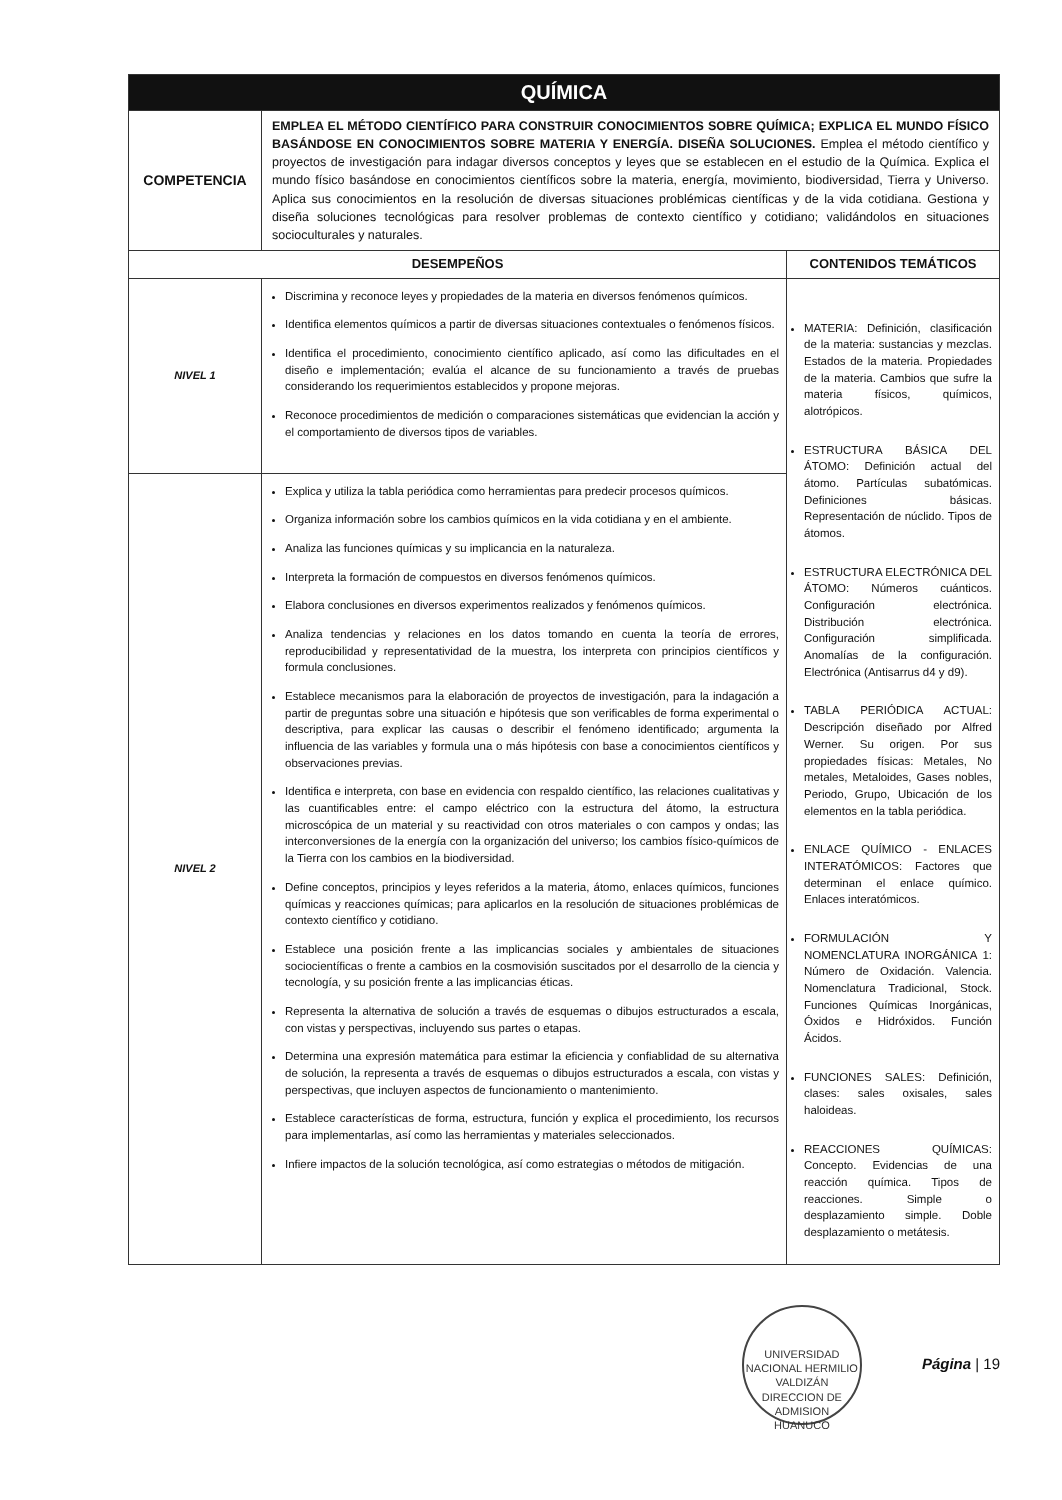| QUÍMICA | | |
| COMPETENCIA | EMPLEA EL MÉTODO CIENTÍFICO PARA CONSTRUIR CONOCIMIENTOS SOBRE QUÍMICA; EXPLICA EL MUNDO FÍSICO BASÁNDOSE EN CONOCIMIENTOS SOBRE MATERIA Y ENERGÍA. DISEÑA SOLUCIONES. Emplea el método científico y proyectos de investigación para indagar diversos conceptos y leyes que se establecen en el estudio de la Química. Explica el mundo físico basándose en conocimientos científicos sobre la materia, energía, movimiento, biodiversidad, Tierra y Universo. Aplica sus conocimientos en la resolución de diversas situaciones problémicas científicas y de la vida cotidiana. Gestiona y diseña soluciones tecnológicas para resolver problemas de contexto científico y cotidiano; validándolos en situaciones socioculturales y naturales. | |
| DESEMPEÑOS | | CONTENIDOS TEMÁTICOS |
| NIVEL 1 | Discrimina y reconoce leyes y propiedades de la materia en diversos fenómenos químicos. Identifica elementos químicos a partir de diversas situaciones contextuales o fenómenos físicos. Identifica el procedimiento, conocimiento científico aplicado, así como las dificultades en el diseño e implementación; evalúa el alcance de su funcionamiento a través de pruebas considerando los requerimientos establecidos y propone mejoras. Reconoce procedimientos de medición o comparaciones sistemáticas que evidencian la acción y el comportamiento de diversos tipos de variables. | MATERIA: Definición, clasificación de la materia: sustancias y mezclas. Estados de la materia. Propiedades de la materia. Cambios que sufre la materia físicos, químicos, alotrópicos. ESTRUCTURA BÁSICA DEL ÁTOMO: Definición actual del átomo. Partículas subatómicas. Definiciones básicas. Representación de núclido. Tipos de átomos. ESTRUCTURA ELECTRÓNICA DEL ÁTOMO: Números cuánticos. Configuración electrónica. Distribución electrónica. Configuración simplificada. Anomalías de la configuración. Electrónica (Antisarrus d4 y d9). TABLA PERIÓDICA ACTUAL: Descripción diseñado por Alfred Werner. Su origen. Por sus propiedades físicas: Metales, No metales, Metaloides, Gases nobles, Periodo, Grupo, Ubicación de los elementos en la tabla periódica. ENLACE QUÍMICO - ENLACES INTERATÓMICOS: Factores que determinan el enlace químico. Enlaces interatómicos. FORMULACIÓN Y NOMENCLATURA INORGÁNICA 1: Número de Oxidación. Valencia. Nomenclatura Tradicional, Stock. Funciones Químicas Inorgánicas, Óxidos e Hidróxidos. Función Ácidos. FUNCIONES SALES: Definición, clases: sales oxisales, sales haloideas. REACCIONES QUÍMICAS: Concepto. Evidencias de una reacción química. Tipos de reacciones. Simple o desplazamiento simple. Doble desplazamiento o metátesis. |
| NIVEL 2 | Explica y utiliza la tabla periódica como herramientas para predecir procesos químicos. Organiza información sobre los cambios químicos en la vida cotidiana y en el ambiente. Analiza las funciones químicas y su implicancia en la naturaleza. Interpreta la formación de compuestos en diversos fenómenos químicos. Elabora conclusiones en diversos experimentos realizados y fenómenos químicos. Analiza tendencias y relaciones en los datos tomando en cuenta la teoría de errores, reproducibilidad y representatividad de la muestra, los interpreta con principios científicos y formula conclusiones. Establece mecanismos para la elaboración de proyectos de investigación, para la indagación a partir de preguntas sobre una situación e hipótesis que son verificables de forma experimental o descriptiva, para explicar las causas o describir el fenómeno identificado; argumenta la influencia de las variables y formula una o más hipótesis con base a conocimientos científicos y observaciones previas. Identifica e interpreta, con base en evidencia con respaldo científico, las relaciones cualitativas y las cuantificables entre: el campo eléctrico con la estructura del átomo, la estructura microscópica de un material y su reactividad con otros materiales o con campos y ondas; las interconversiones de la energía con la organización del universo; los cambios físico-químicos de la Tierra con los cambios en la biodiversidad. Define conceptos, principios y leyes referidos a la materia, átomo, enlaces químicos, funciones químicas y reacciones químicas; para aplicarlos en la resolución de situaciones problémicas de contexto científico y cotidiano. Establece una posición frente a las implicancias sociales y ambientales de situaciones sociocientíficas o frente a cambios en la cosmovisión suscitados por el desarrollo de la ciencia y tecnología, y su posición frente a las implicancias éticas. Representa la alternativa de solución a través de esquemas o dibujos estructurados a escala, con vistas y perspectivas, incluyendo sus partes o etapas. Determina una expresión matemática para estimar la eficiencia y confiablidad de su alternativa de solución, la representa a través de esquemas o dibujos estructurados a escala, con vistas y perspectivas, que incluyen aspectos de funcionamiento o mantenimiento. Establece características de forma, estructura, función y explica el procedimiento, los recursos para implementarlas, así como las herramientas y materiales seleccionados. Infiere impactos de la solución tecnológica, así como estrategias o métodos de mitigación. | |
UNIVERSIDAD NACIONAL HERMILIO VALDIZÁN
DIRECCION DE ADMISION
HUANUCO Página | 19